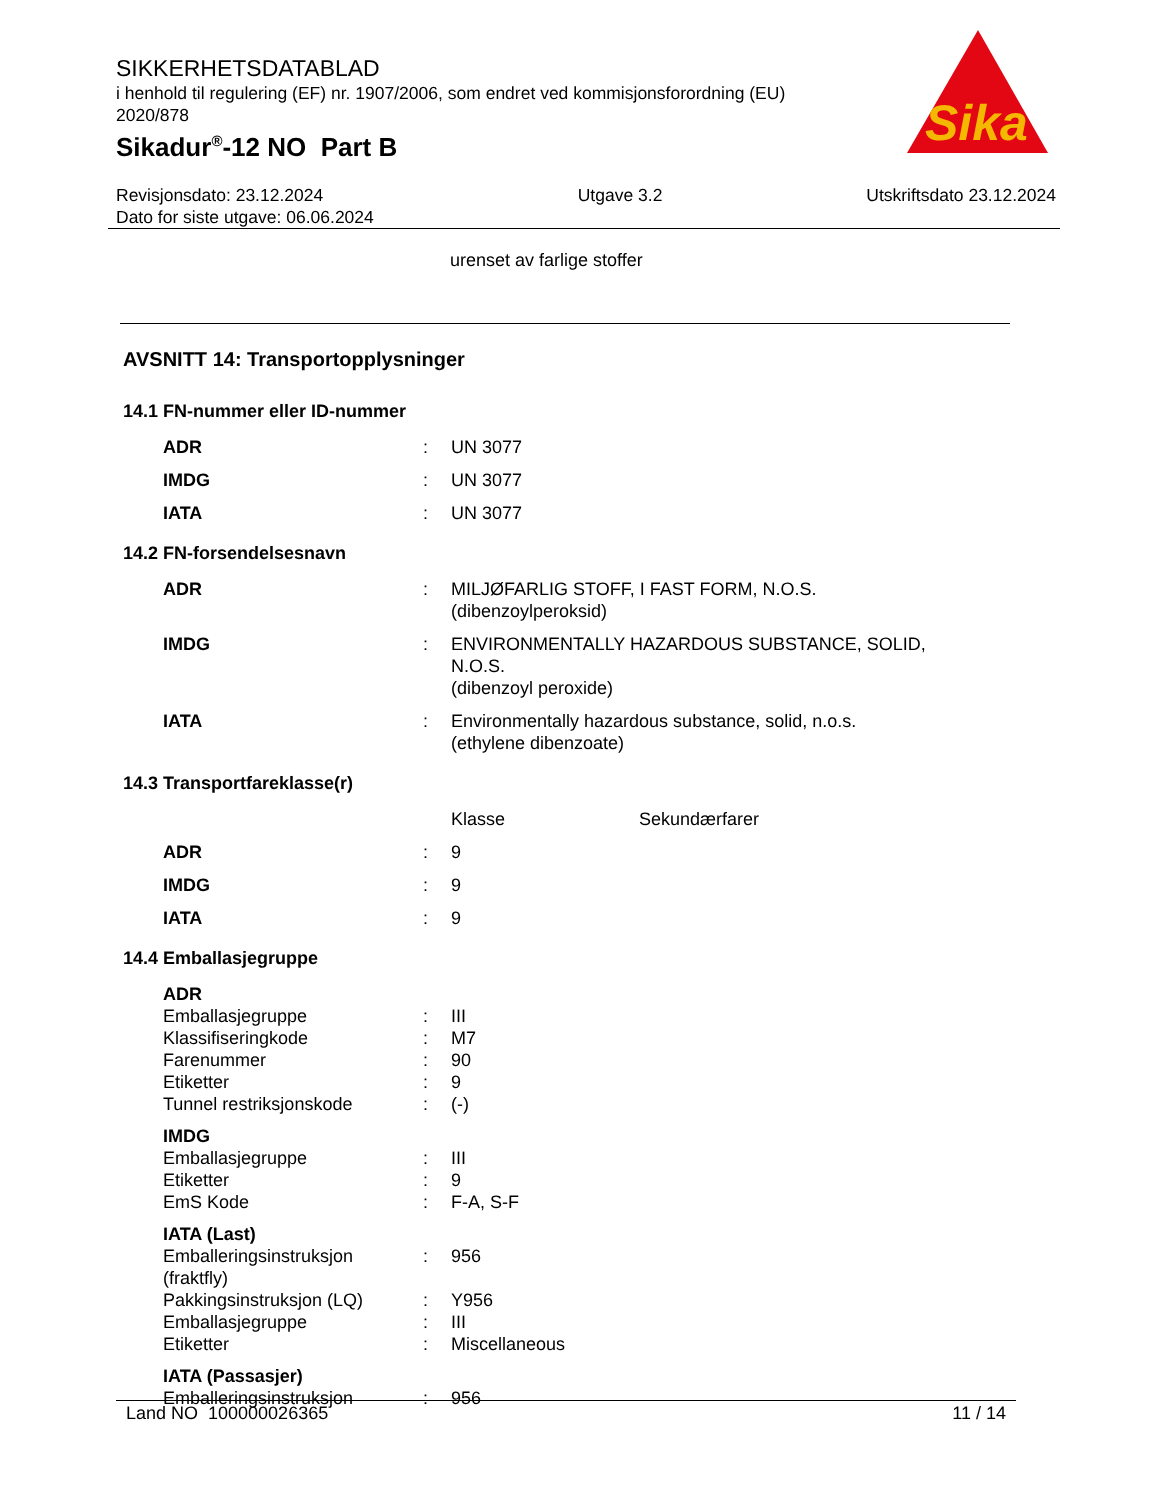SIKKERHETSDATABLAD
i henhold til regulering (EF) nr. 1907/2006, som endret ved kommisjonsforordning (EU) 2020/878
Sikadur<sup>®</sup>-12 NO Part B
Sika
®
Revisjonsdato: 23.12.2024
Dato for siste utgave: 06.06.2024
Utgave 3.2 Utskriftsdato 23.12.2024
urenset av farlige stoffer
AVSNITT 14: Transportopplysninger
14.1 FN-nummer eller ID-nummer
| ADR | : | UN 3077 |
| IMDG | : | UN 3077 |
| IATA | : | UN 3077 |
14.2 FN-forsendelsesnavn
| ADR | : | MILJØFARLIG STOFF, I FAST FORM, N.O.S. (dibenzoylperoksid) |
| IMDG | : | ENVIRONMENTALLY HAZARDOUS SUBSTANCE, SOLID, N.O.S. (dibenzoyl peroxide) |
| IATA | : | Environmentally hazardous substance, solid, n.o.s. (ethylene dibenzoate) |
14.3 Transportfareklasse(r)
| | | Klasse | Sekundærfarer |
| ADR | : | 9 | |
| IMDG | : | 9 | |
| IATA | : | 9 | |
14.4 Emballasjegruppe
| ADR | | |
| Emballasjegruppe | : | III |
| Klassifiseringkode | : | M7 |
| Farenummer | : | 90 |
| Etiketter | : | 9 |
| Tunnel restriksjonskode | : | (-) |
| IMDG | | |
| Emballasjegruppe | : | III |
| Etiketter | : | 9 |
| EmS Kode | : | F-A, S-F |
| IATA (Last) | | |
| Emballeringsinstruksjon (fraktfly) | : | 956 |
| Pakkingsinstruksjon (LQ) | : | Y956 |
| Emballasjegruppe | : | III |
| Etiketter | : | Miscellaneous |
| IATA (Passasjer) | | |
| Emballeringsinstruksjon | : | 956 |
Land NO 100000026365 11 / 14